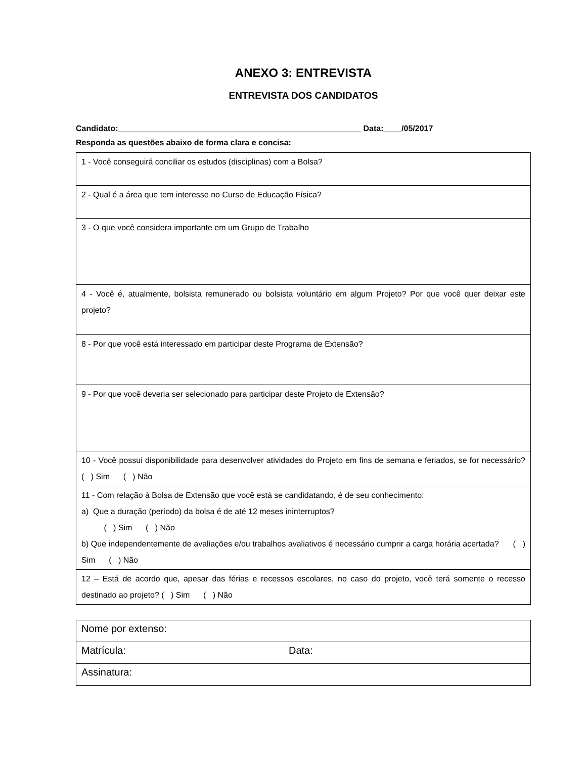ANEXO 3: ENTREVISTA
ENTREVISTA DOS CANDIDATOS
Candidato:______________________________________________________ Data:____/05/2017
Responda as questões abaixo de forma clara e concisa:
| 1 - Você conseguirá conciliar os estudos (disciplinas) com a Bolsa? |
| 2 - Qual é a área que tem interesse no Curso de Educação Física? |
| 3 - O que você considera importante em um Grupo de Trabalho |
| 4 - Você é, atualmente, bolsista remunerado ou bolsista voluntário em algum Projeto? Por que você quer deixar este projeto? |
| 8 - Por que você está interessado em participar deste Programa de Extensão? |
| 9 - Por que você deveria ser selecionado para participar deste Projeto de Extensão? |
| 10 - Você possui disponibilidade para desenvolver atividades do Projeto em fins de semana e feriados, se for necessário? ( ) Sim ( ) Não |
| 11 - Com relação à Bolsa de Extensão que você está se candidatando, é de seu conhecimento: a) Que a duração (período) da bolsa é de até 12 meses ininterruptos? ( ) Sim ( ) Não b) Que independentemente de avaliações e/ou trabalhos avaliativos é necessário cumprir a carga horária acertada? ( ) Sim ( ) Não |
| 12 – Está de acordo que, apesar das férias e recessos escolares, no caso do projeto, você terá somente o recesso destinado ao projeto? ( ) Sim ( ) Não |
| Nome por extenso: | |
| Matrícula: | Data: |
| Assinatura: | |